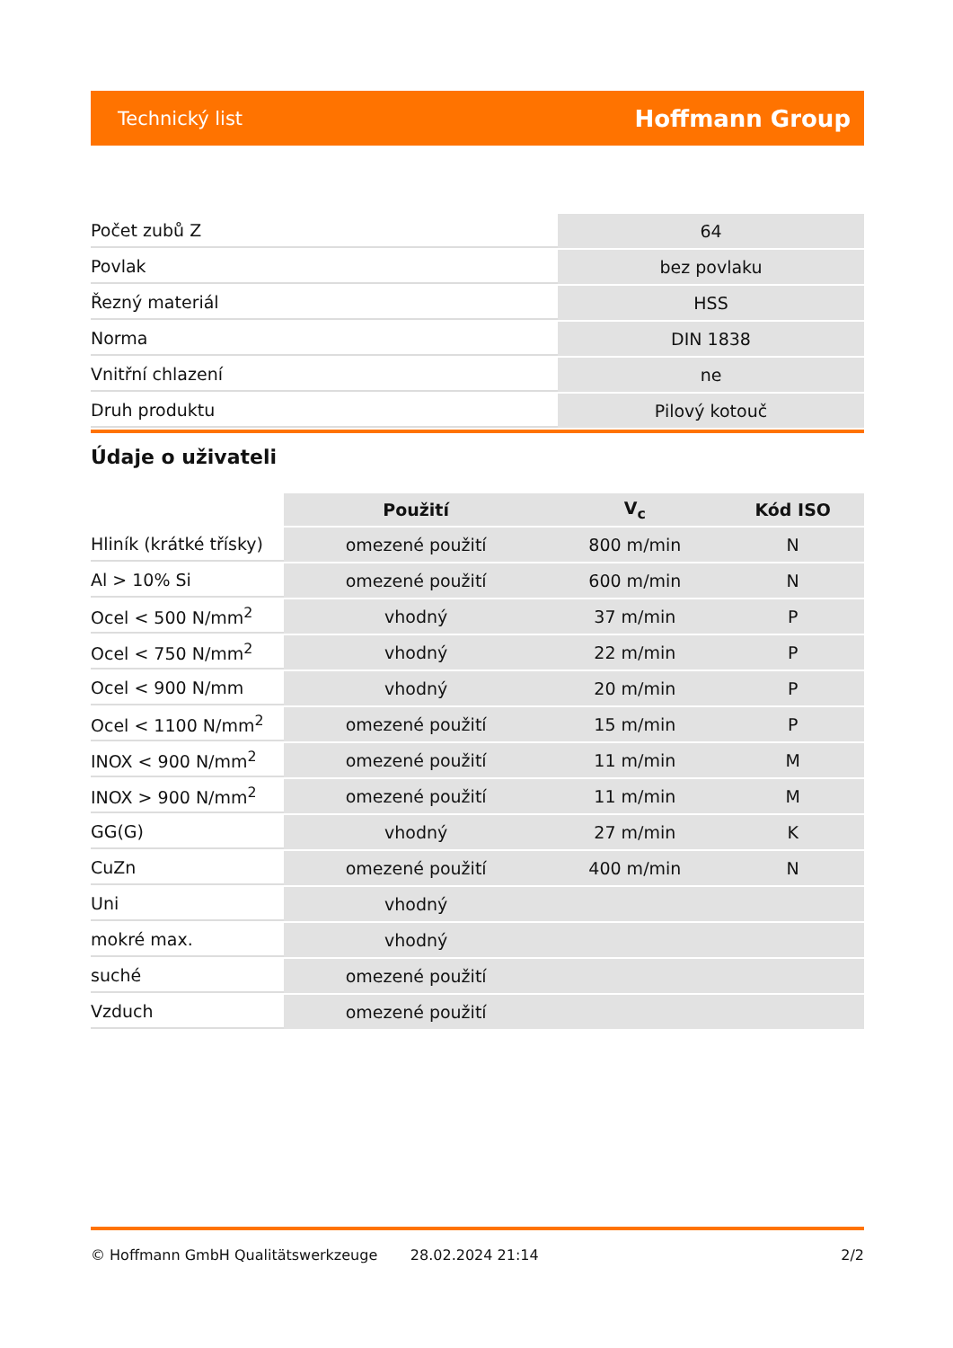Technický list Hoffmann Group
| Počet zubů Z | 64 |
| Povlak | bez povlaku |
| Řezný materiál | HSS |
| Norma | DIN 1838 |
| Vnitřní chlazení | ne |
| Druh produktu | Pilový kotouč |
Údaje o uživateli
| | Použití | V<sub>c</sub> | Kód ISO |
| --- | --- | --- | --- |
| Hliník (krátké třísky) | omezené použití | 800 m/min | N |
| Al > 10% Si | omezené použití | 600 m/min | N |
| Ocel < 500 N/mm<sup>2</sup> | vhodný | 37 m/min | P |
| Ocel < 750 N/mm<sup>2</sup> | vhodný | 22 m/min | P |
| Ocel < 900 N/mm | vhodný | 20 m/min | P |
| Ocel < 1100 N/mm<sup>2</sup> | omezené použití | 15 m/min | P |
| INOX < 900 N/mm<sup>2</sup> | omezené použití | 11 m/min | M |
| INOX > 900 N/mm<sup>2</sup> | omezené použití | 11 m/min | M |
| GG(G) | vhodný | 27 m/min | K |
| CuZn | omezené použití | 400 m/min | N |
| Uni | vhodný | | |
| mokré max. | vhodný | | |
| suché | omezené použití | | |
| Vzduch | omezené použití | | |
© Hoffmann GmbH Qualitätswerkzeuge 28.02.2024 21:14 2/2